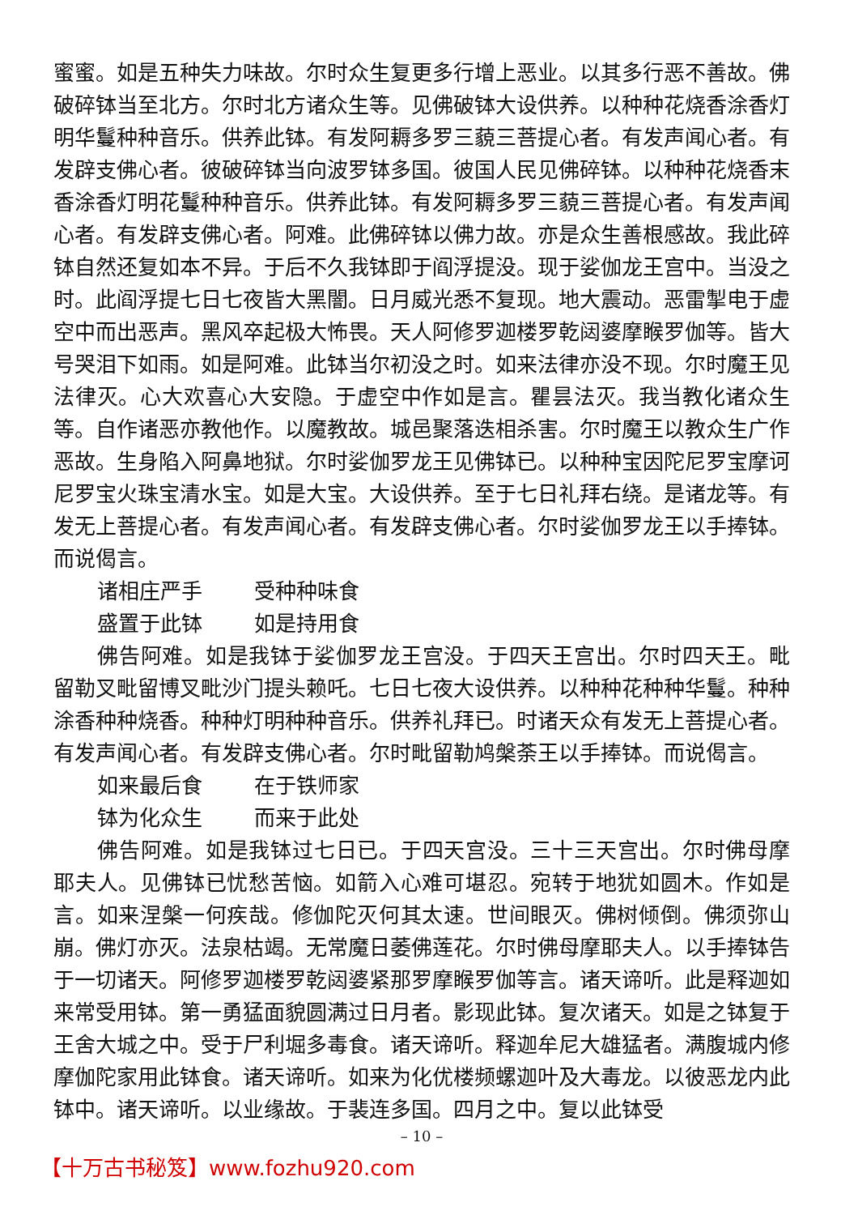蜜蜜。如是五种失力味故。尔时众生复更多行增上恶业。以其多行恶不善故。佛破碎钵当至北方。尔时北方诸众生等。见佛破钵大设供养。以种种花烧香涂香灯明华鬘种种音乐。供养此钵。有发阿耨多罗三藐三菩提心者。有发声闻心者。有发辟支佛心者。彼破碎钵当向波罗钵多国。彼国人民见佛碎钵。以种种花烧香末香涂香灯明花鬘种种音乐。供养此钵。有发阿耨多罗三藐三菩提心者。有发声闻心者。有发辟支佛心者。阿难。此佛碎钵以佛力故。亦是众生善根感故。我此碎钵自然还复如本不异。于后不久我钵即于阎浮提没。现于娑伽龙王宫中。当没之时。此阎浮提七日七夜皆大黑闇。日月威光悉不复现。地大震动。恶雷掣电于虚空中而出恶声。黑风卒起极大怖畏。天人阿修罗迦楼罗乾闼婆摩睺罗伽等。皆大号哭泪下如雨。如是阿难。此钵当尔初没之时。如来法律亦没不现。尔时魔王见法律灭。心大欢喜心大安隐。于虚空中作如是言。瞿昙法灭。我当教化诸众生等。自作诸恶亦教他作。以魔教故。城邑聚落迭相杀害。尔时魔王以教众生广作恶故。生身陷入阿鼻地狱。尔时娑伽罗龙王见佛钵已。以种种宝因陀尼罗宝摩诃尼罗宝火珠宝清水宝。如是大宝。大设供养。至于七日礼拜右绕。是诸龙等。有发无上菩提心者。有发声闻心者。有发辟支佛心者。尔时娑伽罗龙王以手捧钵。而说偈言。
诸相庄严手 受种种味食
盛置于此钵 如是持用食
佛告阿难。如是我钵于娑伽罗龙王宫没。于四天王宫出。尔时四天王。毗留勒叉毗留博叉毗沙门提头赖吒。七日七夜大设供养。以种种花种种华鬘。种种涂香种种烧香。种种灯明种种音乐。供养礼拜已。时诸天众有发无上菩提心者。有发声闻心者。有发辟支佛心者。尔时毗留勒鸠槃荼王以手捧钵。而说偈言。
如来最后食 在于铁师家
钵为化众生 而来于此处
佛告阿难。如是我钵过七日已。于四天宫没。三十三天宫出。尔时佛母摩耶夫人。见佛钵已忧愁苦恼。如箭入心难可堪忍。宛转于地犹如圆木。作如是言。如来涅槃一何疾哉。修伽陀灭何其太速。世间眼灭。佛树倾倒。佛须弥山崩。佛灯亦灭。法泉枯竭。无常魔日萎佛莲花。尔时佛母摩耶夫人。以手捧钵告于一切诸天。阿修罗迦楼罗乾闼婆紧那罗摩睺罗伽等言。诸天谛听。此是释迦如来常受用钵。第一勇猛面貌圆满过日月者。影现此钵。复次诸天。如是之钵复于王舍大城之中。受于尸利堀多毒食。诸天谛听。释迦牟尼大雄猛者。满腹城内修摩伽陀家用此钵食。诸天谛听。如来为化优楼频螺迦叶及大毒龙。以彼恶龙内此钵中。诸天谛听。以业缘故。于裴连多国。四月之中。复以此钵受
– 10 –
【十万古书秘笈】www.fozhu920.com